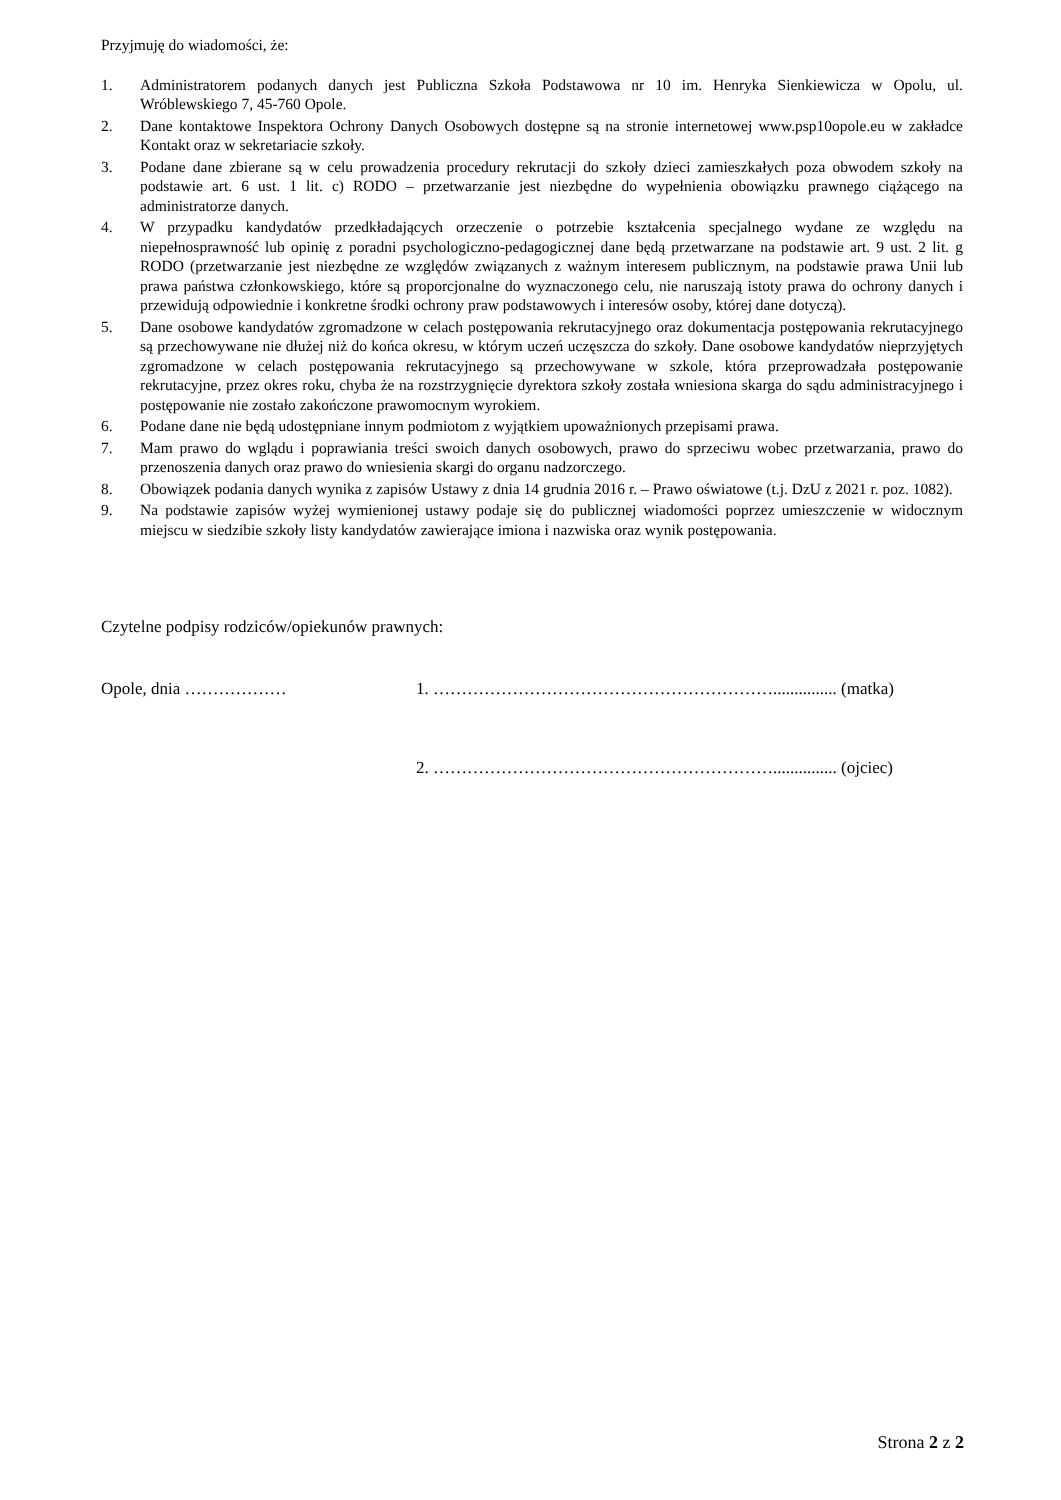Przyjmuję do wiadomości, że:
1. Administratorem podanych danych jest Publiczna Szkoła Podstawowa nr 10 im. Henryka Sienkiewicza w Opolu, ul. Wróblewskiego 7, 45-760 Opole.
2. Dane kontaktowe Inspektora Ochrony Danych Osobowych dostępne są na stronie internetowej www.psp10opole.eu w zakładce Kontakt oraz w sekretariacie szkoły.
3. Podane dane zbierane są w celu prowadzenia procedury rekrutacji do szkoły dzieci zamieszkałych poza obwodem szkoły na podstawie art. 6 ust. 1 lit. c) RODO – przetwarzanie jest niezbędne do wypełnienia obowiązku prawnego ciążącego na administratorze danych.
4. W przypadku kandydatów przedkładających orzeczenie o potrzebie kształcenia specjalnego wydane ze względu na niepełnosprawność lub opinię z poradni psychologiczno-pedagogicznej dane będą przetwarzane na podstawie art. 9 ust. 2 lit. g RODO (przetwarzanie jest niezbędne ze względów związanych z ważnym interesem publicznym, na podstawie prawa Unii lub prawa państwa członkowskiego, które są proporcjonalne do wyznaczonego celu, nie naruszają istoty prawa do ochrony danych i przewidują odpowiednie i konkretne środki ochrony praw podstawowych i interesów osoby, której dane dotyczą).
5. Dane osobowe kandydatów zgromadzone w celach postępowania rekrutacyjnego oraz dokumentacja postępowania rekrutacyjnego są przechowywane nie dłużej niż do końca okresu, w którym uczeń uczęszcza do szkoły. Dane osobowe kandydatów nieprzyjętych zgromadzone w celach postępowania rekrutacyjnego są przechowywane w szkole, która przeprowadzała postępowanie rekrutacyjne, przez okres roku, chyba że na rozstrzygnięcie dyrektora szkoły została wniesiona skarga do sądu administracyjnego i postępowanie nie zostało zakończone prawomocnym wyrokiem.
6. Podane dane nie będą udostępniane innym podmiotom z wyjątkiem upoważnionych przepisami prawa.
7. Mam prawo do wglądu i poprawiania treści swoich danych osobowych, prawo do sprzeciwu wobec przetwarzania, prawo do przenoszenia danych oraz prawo do wniesienia skargi do organu nadzorczego.
8. Obowiązek podania danych wynika z zapisów Ustawy z dnia 14 grudnia 2016 r. – Prawo oświatowe (t.j. DzU z 2021 r. poz. 1082).
9. Na podstawie zapisów wyżej wymienionej ustawy podaje się do publicznej wiadomości poprzez umieszczenie w widocznym miejscu w siedzibie szkoły listy kandydatów zawierające imiona i nazwiska oraz wynik postępowania.
Czytelne podpisy rodziców/opiekunów prawnych:
Opole, dnia ……………… 1. ……………………………………………………............... (matka)
2. ……………………………………………………............... (ojciec)
Strona 2 z 2